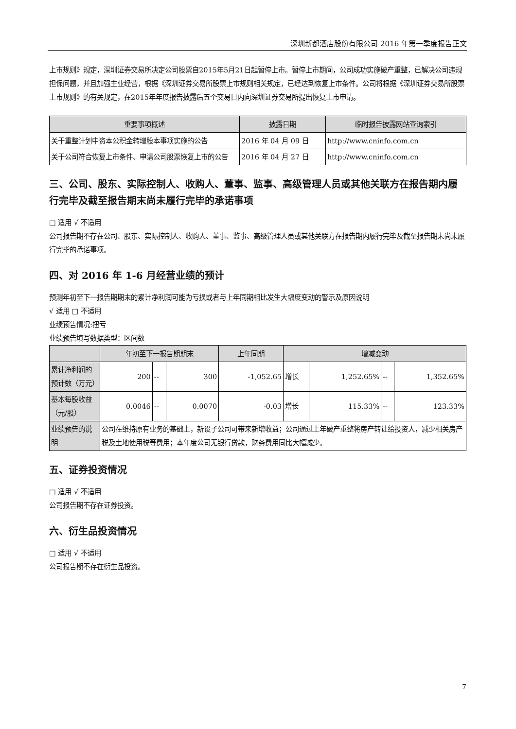深圳新都酒店股份有限公司 2016 年第一季度报告正文
上市规则》规定，深圳证券交易所决定公司股票自2015年5月21日起暂停上市。暂停上市期间，公司成功实施破产重整，已解决公司违规担保问题，并且加强主业经营，根据《深圳证券交易所股票上市规则相关规定，已经达到恢复上市条件。公司将根据《深圳证券交易所股票上市规则》的有关规定，在2015年年度报告披露后五个交易日内向深圳证券交易所提出恢复上市申请。
| 重要事项概述 | 披露日期 | 临时报告披露网站查询索引 |
| --- | --- | --- |
| 关于重整计划中资本公积金转增股本事项实施的公告 | 2016 年 04 月 09 日 | http://www.cninfo.com.cn |
| 关于公司符合恢复上市条件、申请公司股票恢复上市的公告 | 2016 年 04 月 27 日 | http://www.cninfo.com.cn |
三、公司、股东、实际控制人、收购人、董事、监事、高级管理人员或其他关联方在报告期内履行完毕及截至报告期末尚未履行完毕的承诺事项
□ 适用 √ 不适用
公司报告期不存在公司、股东、实际控制人、收购人、董事、监事、高级管理人员或其他关联方在报告期内履行完毕及截至报告期末尚未履行完毕的承诺事项。
四、对 2016 年 1-6 月经营业绩的预计
预测年初至下一报告期期末的累计净利润可能为亏损或者与上年同期相比发生大幅度变动的警示及原因说明
√ 适用 □ 不适用
业绩预告情况:扭亏
业绩预告填写数据类型：区间数
| | 年初至下一报告期期末 | | | 上年同期 | 增减变动 | | | |
| --- | --- | --- | --- | --- | --- | --- | --- | --- |
| 累计净利润的预计数（万元） | 200 | -- | 300 | -1,052.65 | 增长 | 1,252.65% | -- | 1,352.65% |
| 基本每股收益（元/股） | 0.0046 | -- | 0.0070 | -0.03 | 增长 | 115.33% | -- | 123.33% |
| 业绩预告的说明 | 公司在维持原有业务的基础上，新设子公司可带来新增收益；公司通过上年破产重整将房产转让给投资人，减少相关房产税及土地使用税等费用；本年度公司无银行贷款，财务费用同比大幅减少。 | | | | | | | |
五、证券投资情况
□ 适用 √ 不适用
公司报告期不存在证券投资。
六、衍生品投资情况
□ 适用 √ 不适用
公司报告期不存在衍生品投资。
7